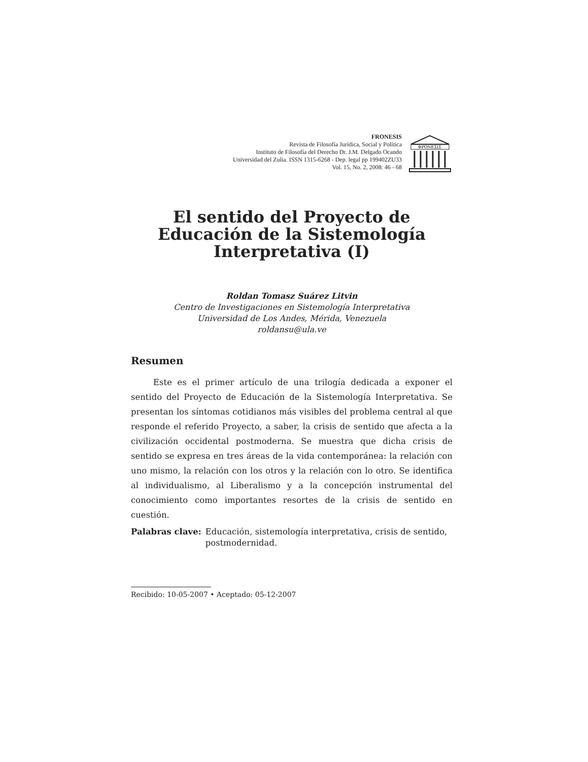FRONESIS
Revista de Filosofía Jurídica, Social y Política
Instituto de Filosofía del Derecho Dr. J.M. Delgado Ocando
Universidad del Zulia. ISSN 1315-6268 - Dep. legal pp 199402ZU33
Vol. 15, No. 2, 2008: 46 - 68
ΦΡΟΝΕΣΙΣ
El sentido del Proyecto de
Educación de la Sistemología
Interpretativa (I)
Roldan Tomasz Suárez Litvin
Centro de Investigaciones en Sistemología Interpretativa
Universidad de Los Andes, Mérida, Venezuela
roldansu@ula.ve
Resumen
Este es el primer artículo de una trilogía dedicada a exponer el sentido del Proyecto de Educación de la Sistemología Interpretativa. Se presentan los síntomas cotidianos más visibles del problema central al que responde el referido Proyecto, a saber, la crisis de sentido que afecta a la civilización occidental postmoderna. Se muestra que dicha crisis de sentido se expresa en tres áreas de la vida contemporánea: la relación con uno mismo, la relación con los otros y la relación con lo otro. Se identifica al individualismo, al Liberalismo y a la concepción instrumental del conocimiento como importantes resortes de la crisis de sentido en cuestión.
Palabras clave: Educación, sistemología interpretativa, crisis de sentido, postmodernidad.
Recibido: 10-05-2007 • Aceptado: 05-12-2007